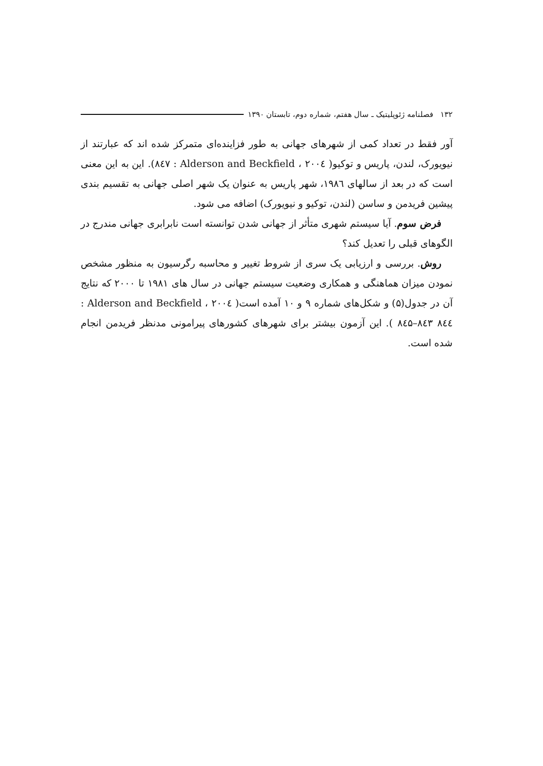۱۳۲ فصلنامه ژئوپلیتیک ـ سال هفتم، شماره دوم، تابستان ۱۳۹۰
آور فقط در تعداد کمی از شهرهای جهانی به طور فزاینده‌ای متمرکز شده اند که عبارتند از نیویورک، لندن، پاریس و توکیو( Alderson and Beckfield ، ۲۰۰٤ : ۸٤۷). این به این معنی است که در بعد از سالهای ۱۹۸٦، شهر پاریس به عنوان یک شهر اصلی جهانی به تقسیم بندی پیشین فریدمن و ساسن (لندن، توکیو و نیویورک) اضافه می شود.
فرض سوم. آیا سیستم شهری متأثر از جهانی شدن توانسته است نابرابری جهانی مندرج در الگوهای قبلی را تعدیل کند؟
روش. بررسی و ارزیابی یک سری از شروط تغییر و محاسبه رگرسیون به منظور مشخص نمودن میزان هماهنگی و همکاری وضعیت سیستم جهانی در سال های ۱۹۸۱ تا ۲۰۰۰ که نتایج آن در جدول(۵) و شکل‌های شماره ۹ و ۱۰ آمده است( Alderson and Beckfield ، ۲۰۰٤ : ۸٤۳ ۸٤٤–۸٤۵ ). این آزمون بیشتر برای شهرهای کشورهای پیرامونی مدنظر فریدمن انجام شده است.